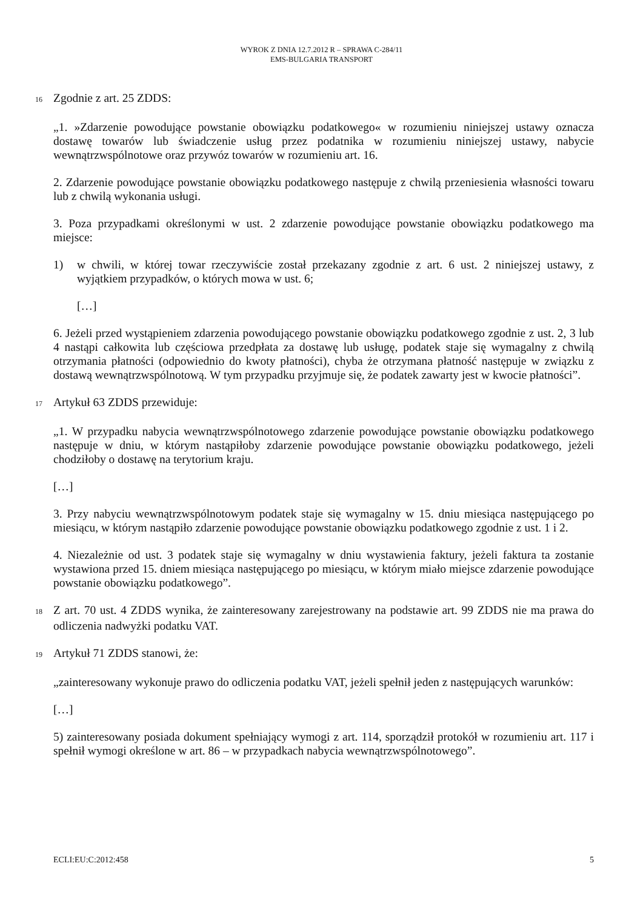WYROK Z DNIA 12.7.2012 R – SPRAWA C-284/11
EMS-BULGARIA TRANSPORT
16 Zgodnie z art. 25 ZDDS:
„1. »Zdarzenie powodujące powstanie obowiązku podatkowego« w rozumieniu niniejszej ustawy oznacza dostawę towarów lub świadczenie usług przez podatnika w rozumieniu niniejszej ustawy, nabycie wewnątrzwspólnotowe oraz przywóz towarów w rozumieniu art. 16.
2. Zdarzenie powodujące powstanie obowiązku podatkowego następuje z chwilą przeniesienia własności towaru lub z chwilą wykonania usługi.
3. Poza przypadkami określonymi w ust. 2 zdarzenie powodujące powstanie obowiązku podatkowego ma miejsce:
1) w chwili, w której towar rzeczywiście został przekazany zgodnie z art. 6 ust. 2 niniejszej ustawy, z wyjątkiem przypadków, o których mowa w ust. 6;
[…]
6. Jeżeli przed wystąpieniem zdarzenia powodującego powstanie obowiązku podatkowego zgodnie z ust. 2, 3 lub 4 nastąpi całkowita lub częściowa przedpłata za dostawę lub usługę, podatek staje się wymagalny z chwilą otrzymania płatności (odpowiednio do kwoty płatności), chyba że otrzymana płatność następuje w związku z dostawą wewnątrzwspólnotową. W tym przypadku przyjmuje się, że podatek zawarty jest w kwocie płatności”.
17 Artykuł 63 ZDDS przewiduje:
„1. W przypadku nabycia wewnątrzwspólnotowego zdarzenie powodujące powstanie obowiązku podatkowego następuje w dniu, w którym nastąpiłoby zdarzenie powodujące powstanie obowiązku podatkowego, jeżeli chodziłoby o dostawę na terytorium kraju.
[…]
3. Przy nabyciu wewnątrzwspólnotowym podatek staje się wymagalny w 15. dniu miesiąca następującego po miesiącu, w którym nastąpiło zdarzenie powodujące powstanie obowiązku podatkowego zgodnie z ust. 1 i 2.
4. Niezależnie od ust. 3 podatek staje się wymagalny w dniu wystawienia faktury, jeżeli faktura ta zostanie wystawiona przed 15. dniem miesiąca następującego po miesiącu, w którym miało miejsce zdarzenie powodujące powstanie obowiązku podatkowego”.
18 Z art. 70 ust. 4 ZDDS wynika, że zainteresowany zarejestrowany na podstawie art. 99 ZDDS nie ma prawa do odliczenia nadwyżki podatku VAT.
19 Artykuł 71 ZDDS stanowi, że:
„zainteresowany wykonuje prawo do odliczenia podatku VAT, jeżeli spełnił jeden z następujących warunków:
[…]
5) zainteresowany posiada dokument spełniający wymogi z art. 114, sporządził protokół w rozumieniu art. 117 i spełnił wymogi określone w art. 86 – w przypadkach nabycia wewnątrzwspólnotowego”.
ECLI:EU:C:2012:458 5